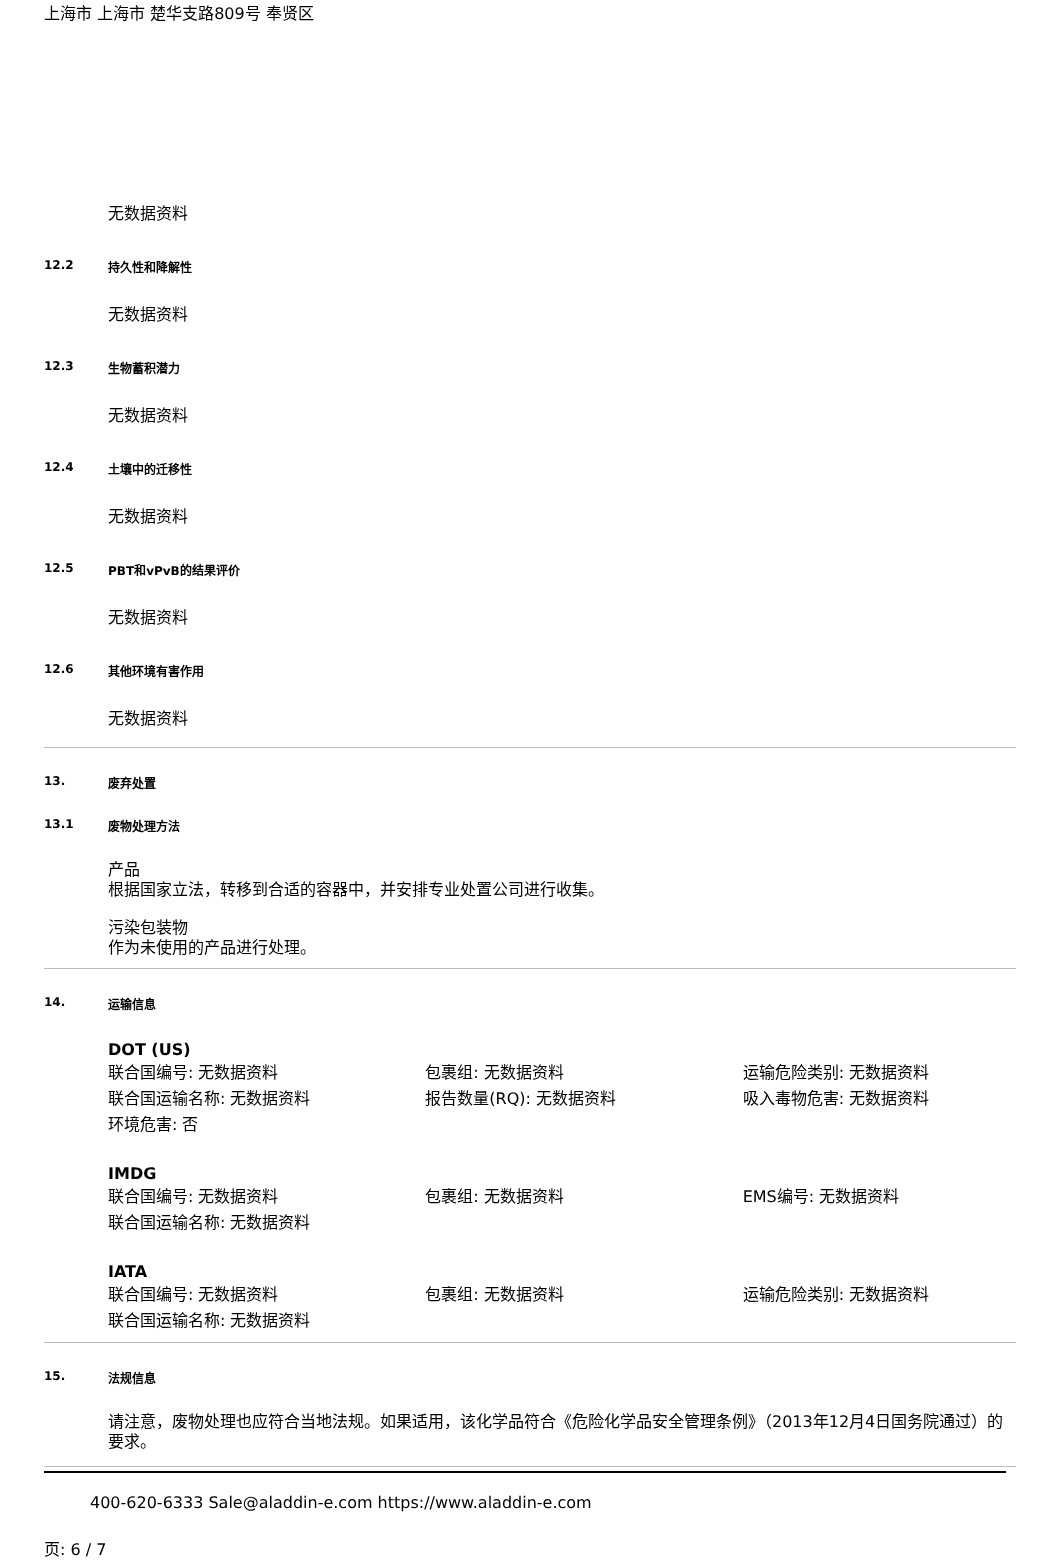上海市 上海市 楚华支路809号 奉贤区
无数据资料
12.2 持久性和降解性
无数据资料
12.3 生物蓄积潜力
无数据资料
12.4 土壤中的迁移性
无数据资料
12.5 PBT和vPvB的结果评价
无数据资料
12.6 其他环境有害作用
无数据资料
13. 废弃处置
13.1 废物处理方法
产品
根据国家立法，转移到合适的容器中，并安排专业处置公司进行收集。
污染包装物
作为未使用的产品进行处理。
14. 运输信息
DOT (US)
联合国编号: 无数据资料 包裹组: 无数据资料 运输危险类别: 无数据资料
联合国运输名称: 无数据资料 报告数量(RQ): 无数据资料 吸入毒物危害: 无数据资料
环境危害: 否
IMDG
联合国编号: 无数据资料 包裹组: 无数据资料 EMS编号: 无数据资料
联合国运输名称: 无数据资料
IATA
联合国编号: 无数据资料 包裹组: 无数据资料 运输危险类别: 无数据资料
联合国运输名称: 无数据资料
15. 法规信息
请注意，废物处理也应符合当地法规。如果适用，该化学品符合《危险化学品安全管理条例》（2013年12月4日国务院通过）的要求。
400-620-6333 Sale@aladdin-e.com https://www.aladdin-e.com
页: 6 / 7